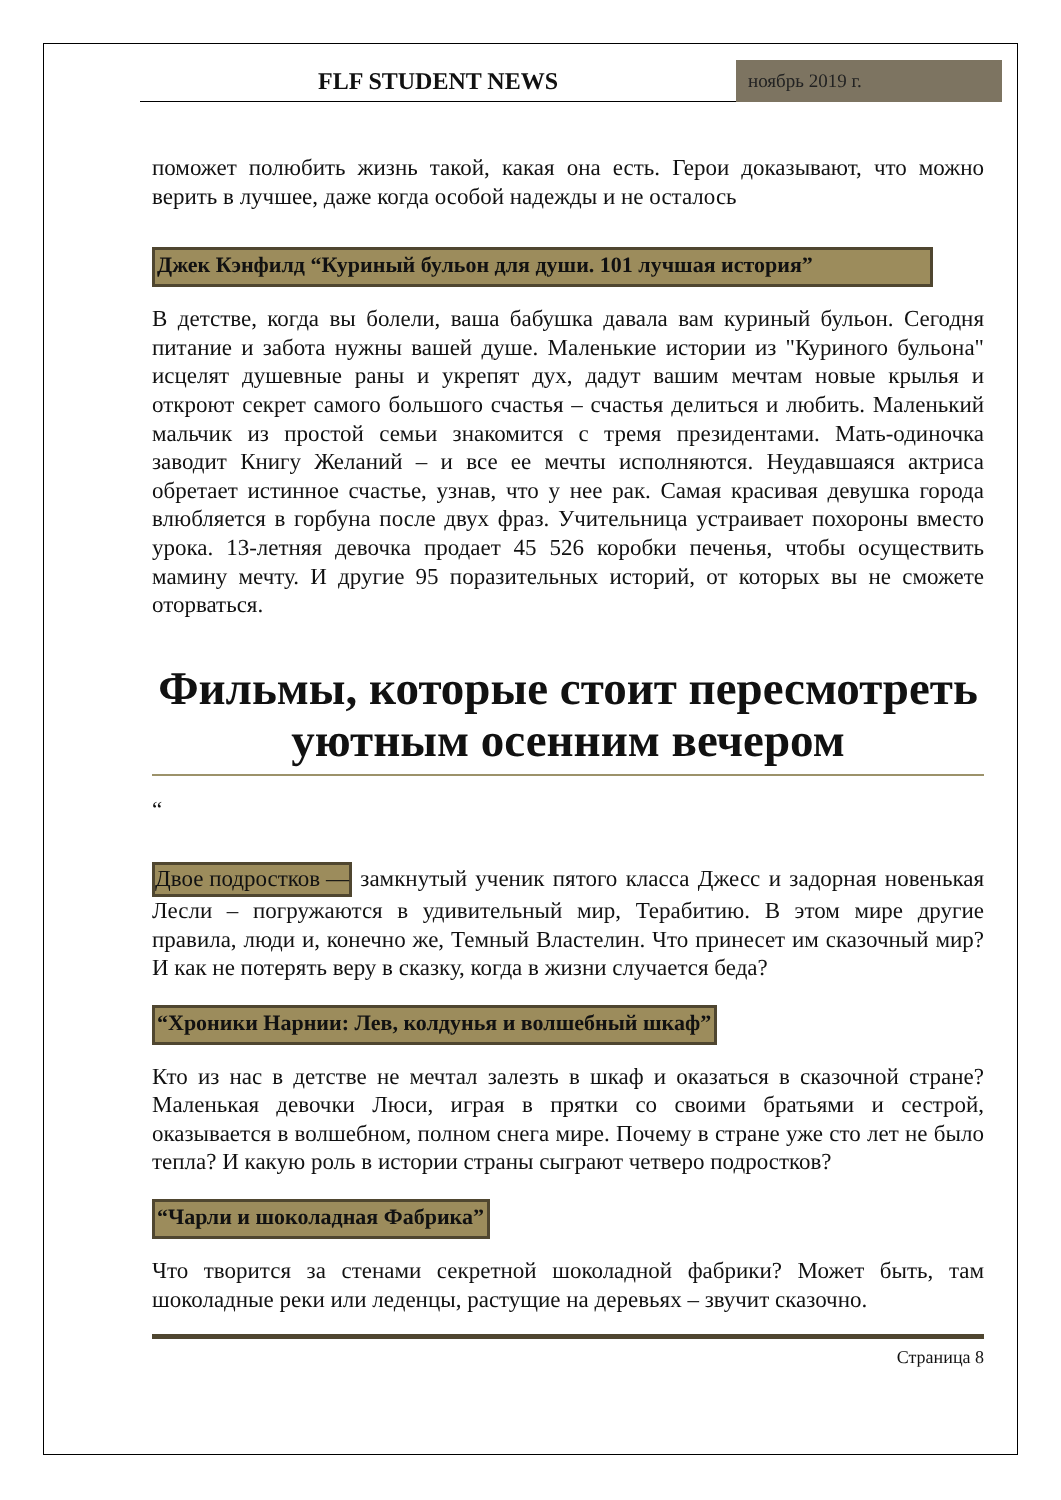FLF STUDENT NEWS
ноябрь 2019 г.
поможет полюбить жизнь такой, какая она есть. Герои доказывают, что можно верить в лучшее, даже когда особой надежды и не осталось
Джек Кэнфилд “Куриный бульон для души. 101 лучшая история”
В детстве, когда вы болели, ваша бабушка давала вам куриный бульон. Сегодня питание и забота нужны вашей душе. Маленькие истории из "Куриного бульона" исцелят душевные раны и укрепят дух, дадут вашим мечтам новые крылья и откроют секрет самого большого счастья – счастья делиться и любить. Маленький мальчик из простой семьи знакомится с тремя президентами. Мать-одиночка заводит Книгу Желаний – и все ее мечты исполняются. Неудавшаяся актриса обретает истинное счастье, узнав, что у нее рак. Самая красивая девушка города влюбляется в горбуна после двух фраз. Учительница устраивает похороны вместо урока. 13-летняя девочка продает 45 526 коробки печенья, чтобы осуществить мамину мечту. И другие 95 поразительных историй, от которых вы не сможете оторваться.
Фильмы, которые стоит пересмотреть уютным осенним вечером
“
Двое подростков — замкнутый ученик пятого класса Джесс и задорная новенькая Лесли – погружаются в удивительный мир, Терабитию. В этом мире другие правила, люди и, конечно же, Темный Властелин. Что принесет им сказочный мир? И как не потерять веру в сказку, когда в жизни случается беда?
“Хроники Нарнии: Лев, колдунья и волшебный шкаф”
Кто из нас в детстве не мечтал залезть в шкаф и оказаться в сказочной стране? Маленькая девочки Люси, играя в прятки со своими братьями и сестрой, оказывается в волшебном, полном снега мире. Почему в стране уже сто лет не было тепла? И какую роль в истории страны сыграют четверо подростков?
“Чарли и шоколадная Фабрика”
Что творится за стенами секретной шоколадной фабрики? Может быть, там шоколадные реки или леденцы, растущие на деревьях – звучит сказочно.
Страница 8